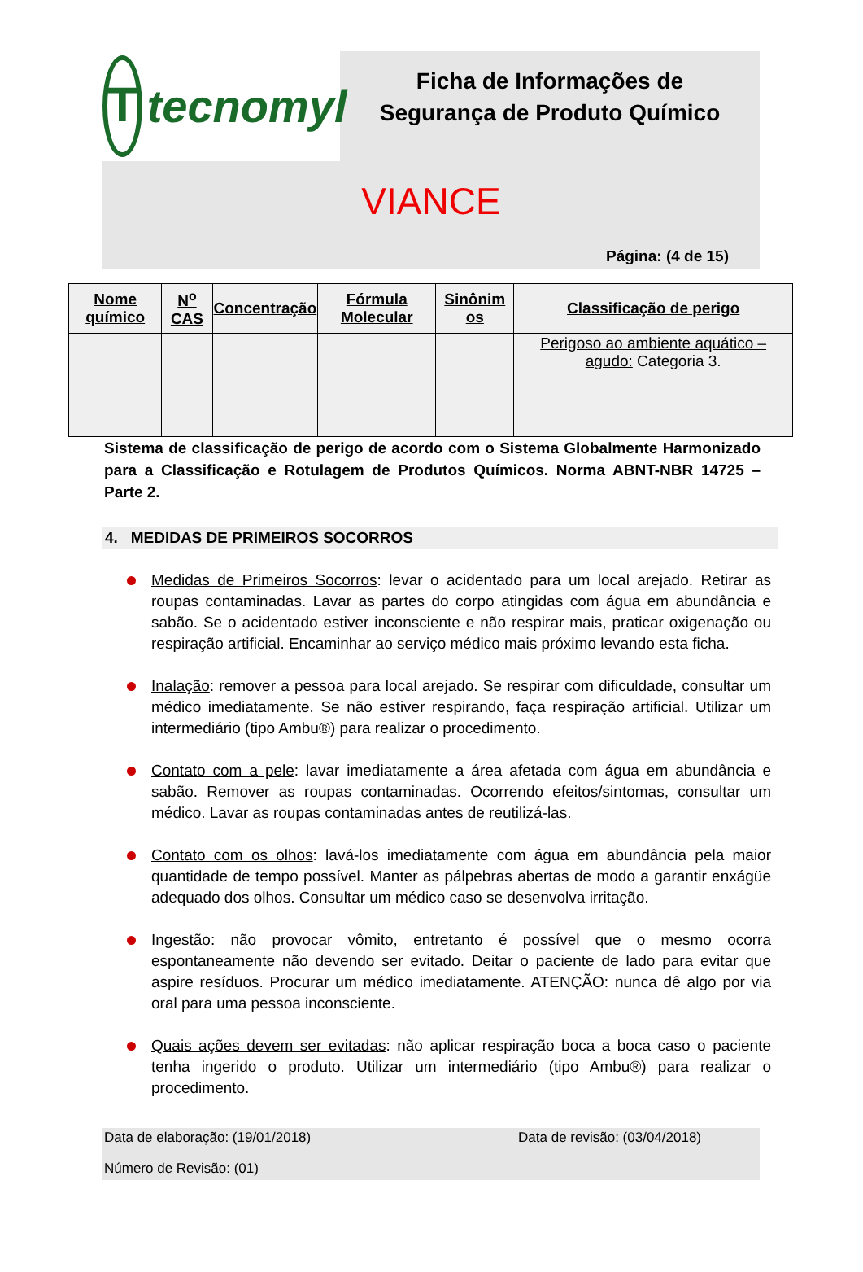Ttecnomyl
Ficha de Informações de
Segurança de Produto Químico
VIANCE
Página: (4 de 15)
| Nome químico | N<sup>o</sup> CAS | Concentração | Fórmula Molecular | Sinônim os | Classificação de perigo |
| --- | --- | --- | --- | --- | --- |
| | | | | | Perigoso ao ambiente aquático – agudo: Categoria 3. |
Sistema de classificação de perigo de acordo com o Sistema Globalmente Harmonizado para a Classificação e Rotulagem de Produtos Químicos. Norma ABNT-NBR 14725 – Parte 2.
4. MEDIDAS DE PRIMEIROS SOCORROS
Medidas de Primeiros Socorros: levar o acidentado para um local arejado. Retirar as roupas contaminadas. Lavar as partes do corpo atingidas com água em abundância e sabão. Se o acidentado estiver inconsciente e não respirar mais, praticar oxigenação ou respiração artificial. Encaminhar ao serviço médico mais próximo levando esta ficha.
Inalação: remover a pessoa para local arejado. Se respirar com dificuldade, consultar um médico imediatamente. Se não estiver respirando, faça respiração artificial. Utilizar um intermediário (tipo Ambu®) para realizar o procedimento.
Contato com a pele: lavar imediatamente a área afetada com água em abundância e sabão. Remover as roupas contaminadas. Ocorrendo efeitos/sintomas, consultar um médico. Lavar as roupas contaminadas antes de reutilizá-las.
Contato com os olhos: lavá-los imediatamente com água em abundância pela maior quantidade de tempo possível. Manter as pálpebras abertas de modo a garantir enxágüe adequado dos olhos. Consultar um médico caso se desenvolva irritação.
Ingestão: não provocar vômito, entretanto é possível que o mesmo ocorra espontaneamente não devendo ser evitado. Deitar o paciente de lado para evitar que aspire resíduos. Procurar um médico imediatamente. ATENÇÃO: nunca dê algo por via oral para uma pessoa inconsciente.
Quais ações devem ser evitadas: não aplicar respiração boca a boca caso o paciente tenha ingerido o produto. Utilizar um intermediário (tipo Ambu®) para realizar o procedimento.
Data de elaboração: (19/01/2018) Data de revisão: (03/04/2018)
Número de Revisão: (01)